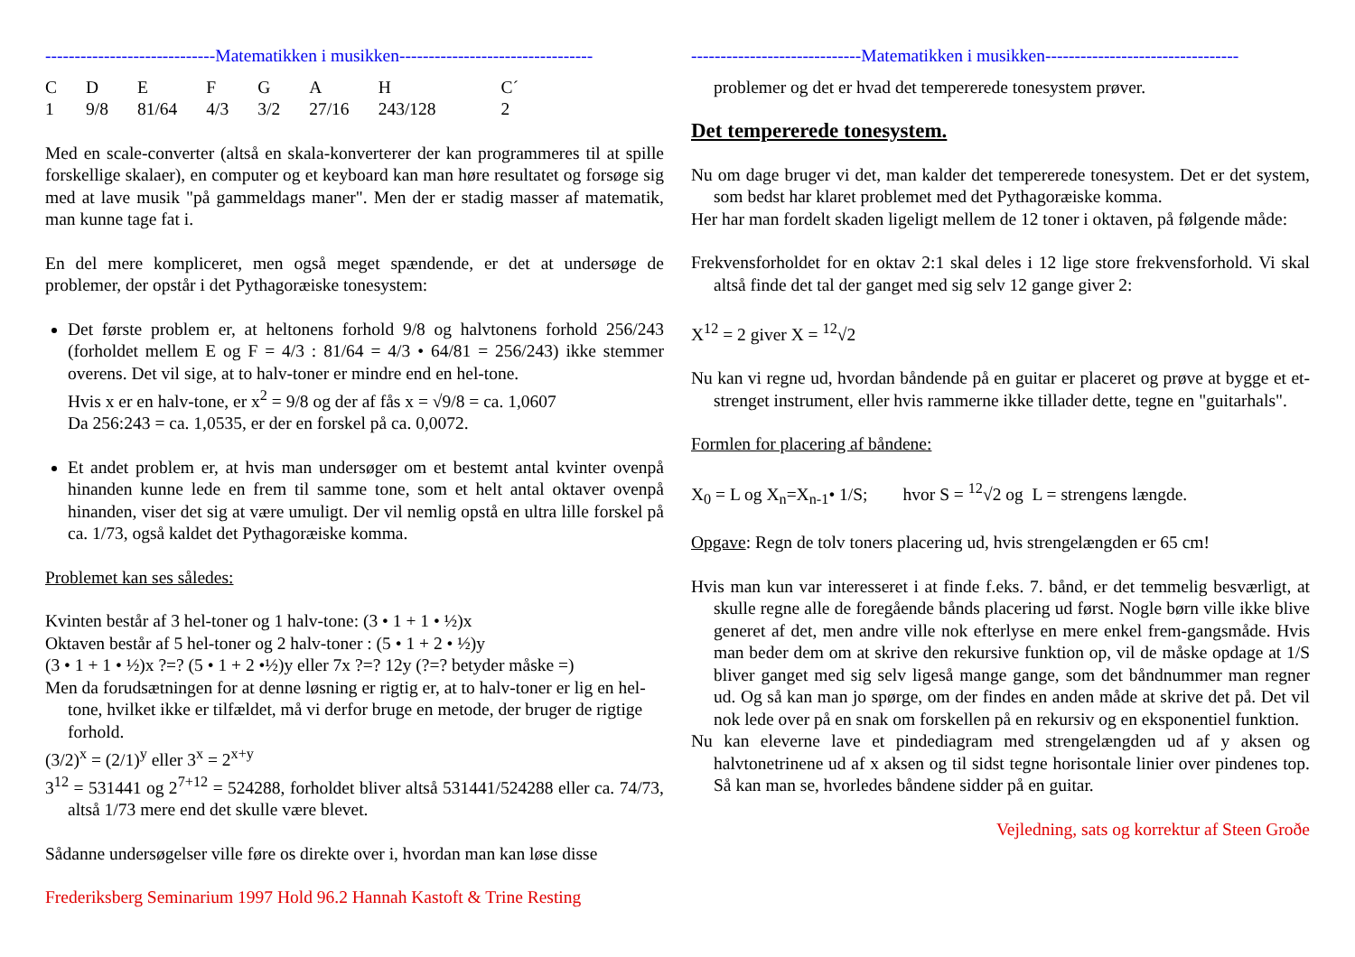-----------------------------Matematikken i musikken---------------------------------
| C | D | E | F | G | A | H | C´ |
| 1 | 9/8 | 81/64 | 4/3 | 3/2 | 27/16 | 243/128 | 2 |
Med en scale-converter (altså en skala-konverterer der kan programmeres til at spille forskellige skalaer), en computer og et keyboard kan man høre resultatet og forsøge sig med at lave musik "på gammeldags maner". Men der er stadig masser af matematik, man kunne tage fat i.
En del mere kompliceret, men også meget spændende, er det at undersøge de problemer, der opstår i det Pythagoræiske tonesystem:
Det første problem er, at heltonens forhold 9/8 og halvtonens forhold 256/243 (forholdet mellem E og F = 4/3 : 81/64 = 4/3 • 64/81 = 256/243) ikke stemmer overens. Det vil sige, at to halv-toner er mindre end en hel-tone.
Hvis x er en halv-tone, er x<sup>2</sup> = 9/8 og der af fås x = √9/8 = ca. 1,0607
Da 256:243 = ca. 1,0535, er der en forskel på ca. 0,0072.
Et andet problem er, at hvis man undersøger om et bestemt antal kvinter ovenpå hinanden kunne lede en frem til samme tone, som et helt antal oktaver ovenpå hinanden, viser det sig at være umuligt. Der vil nemlig opstå en ultra lille forskel på ca. 1/73, også kaldet det Pythagoræiske komma.
Problemet kan ses således:
Kvinten består af 3 hel-toner og 1 halv-tone: (3 • 1 + 1 • ½)x
Oktaven består af 5 hel-toner og 2 halv-toner : (5 • 1 + 2 • ½)y
(3 • 1 + 1 • ½)x ?=? (5 • 1 + 2 •½)y eller 7x ?=? 12y (?=? betyder måske =)
Men da forudsætningen for at denne løsning er rigtig er, at to halv-toner er lig en hel-tone, hvilket ikke er tilfældet, må vi derfor bruge en metode, der bruger de rigtige forhold.
(3/2)<sup>x</sup> = (2/1)<sup>y</sup> eller 3<sup>x</sup> = 2<sup>x+y</sup>
3<sup>12</sup> = 531441 og 2<sup>7+12</sup> = 524288, forholdet bliver altså 531441/524288 eller ca. 74/73, altså 1/73 mere end det skulle være blevet.
Sådanne undersøgelser ville føre os direkte over i, hvordan man kan løse disse
Frederiksberg Seminarium 1997 Hold 96.2 Hannah Kastoft & Trine Resting
-----------------------------Matematikken i musikken---------------------------------
problemer og det er hvad det tempererede tonesystem prøver.
Det tempererede tonesystem.
Nu om dage bruger vi det, man kalder det tempererede tonesystem. Det er det system, som bedst har klaret problemet med det Pythagoræiske komma.
Her har man fordelt skaden ligeligt mellem de 12 toner i oktaven, på følgende måde:
Frekvensforholdet for en oktav 2:1 skal deles i 12 lige store frekvensforhold. Vi skal altså finde det tal der ganget med sig selv 12 gange giver 2:
X<sup>12</sup> = 2 giver X = <sup>12</sup>√2
Nu kan vi regne ud, hvordan båndende på en guitar er placeret og prøve at bygge et et-strenget instrument, eller hvis rammerne ikke tillader dette, tegne en "guitarhals".
Formlen for placering af båndene:
X<sub>0</sub> = L og X<sub>n</sub>=X<sub>n-1</sub>• 1/S; hvor S = <sup>12</sup>√2 og L = strengens længde.
Opgave: Regn de tolv toners placering ud, hvis strengelængden er 65 cm!
Hvis man kun var interesseret i at finde f.eks. 7. bånd, er det temmelig besværligt, at skulle regne alle de foregående bånds placering ud først. Nogle børn ville ikke blive generet af det, men andre ville nok efterlyse en mere enkel frem-gangsmåde. Hvis man beder dem om at skrive den rekursive funktion op, vil de måske opdage at 1/S bliver ganget med sig selv ligeså mange gange, som det båndnummer man regner ud. Og så kan man jo spørge, om der findes en anden måde at skrive det på. Det vil nok lede over på en snak om forskellen på en rekursiv og en eksponentiel funktion.
Nu kan eleverne lave et pindediagram med strengelængden ud af y aksen og halvtonetrinene ud af x aksen og til sidst tegne horisontale linier over pindenes top. Så kan man se, hvorledes båndene sidder på en guitar.
Vejledning, sats og korrektur af Steen Groðe